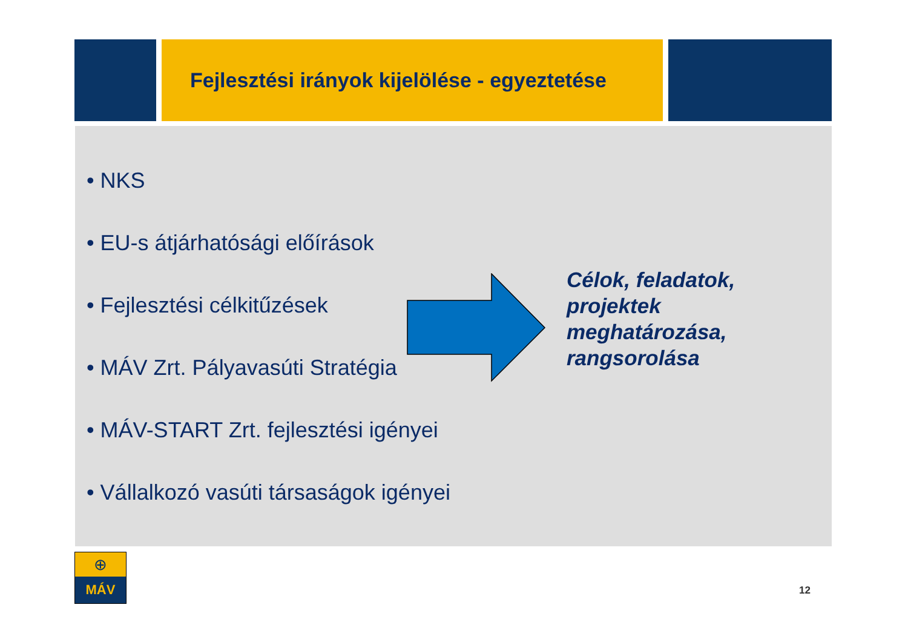Fejlesztési irányok kijelölése - egyeztetése
• NKS
• EU-s átjárhatósági előírások
• Fejlesztési célkitűzések
• MÁV Zrt. Pályavasúti Stratégia
• MÁV-START Zrt. fejlesztési igényei
• Vállalkozó vasúti társaságok igényei
Célok, feladatok,
projektek
meghatározása,
rangsorolása
⊕
MÁV
12